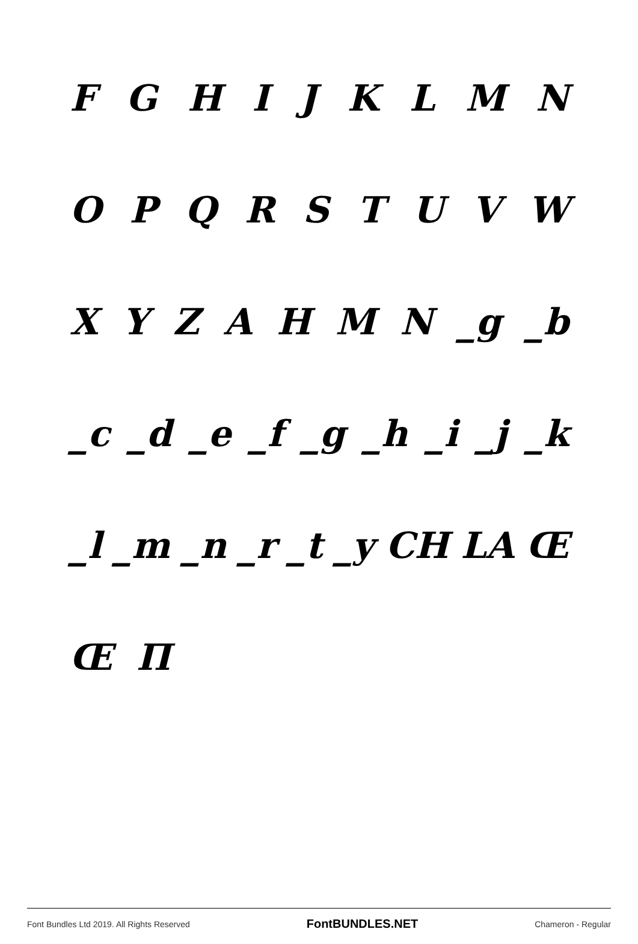F G H I J K L M N
O P Q R S T U V W
X Y Z A H M N _g _b
_c _d _e _f _g _h _i _j _k
_l _m _n _r _t _y CH LA Œ
Œ П
Font Bundles Ltd 2019. All Rights Reserved FontBUNDLES.NET Chameron - Regular